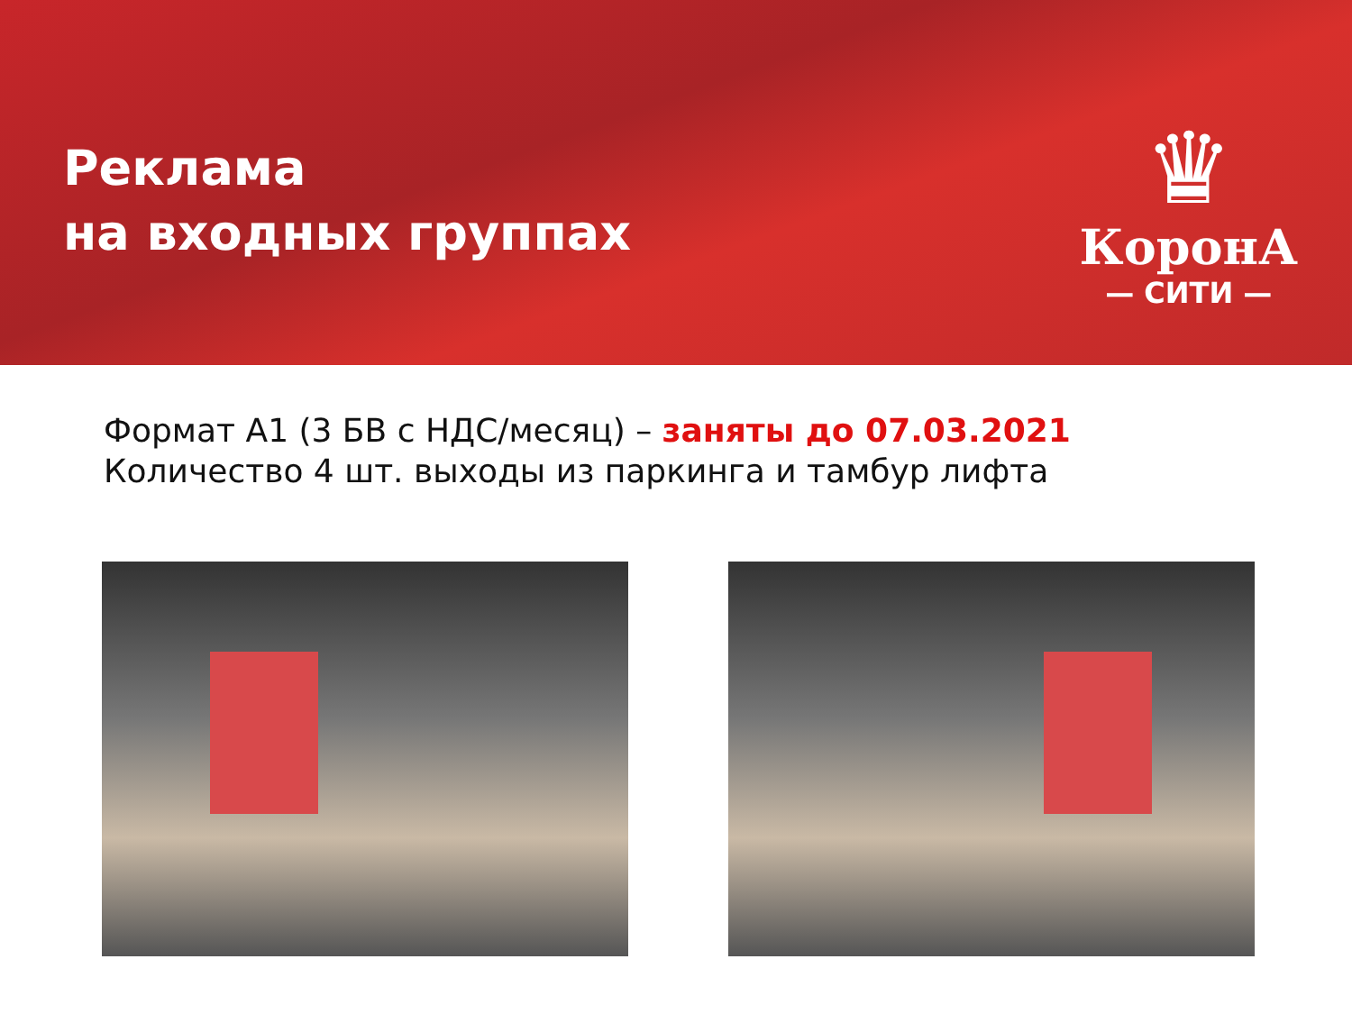Реклама
на входных группах
♛
КоронА
— СИТИ —
Формат А1 (3 БВ с НДС/месяц) – заняты до 07.03.2021
Количество 4 шт. выходы из паркинга и тамбур лифта